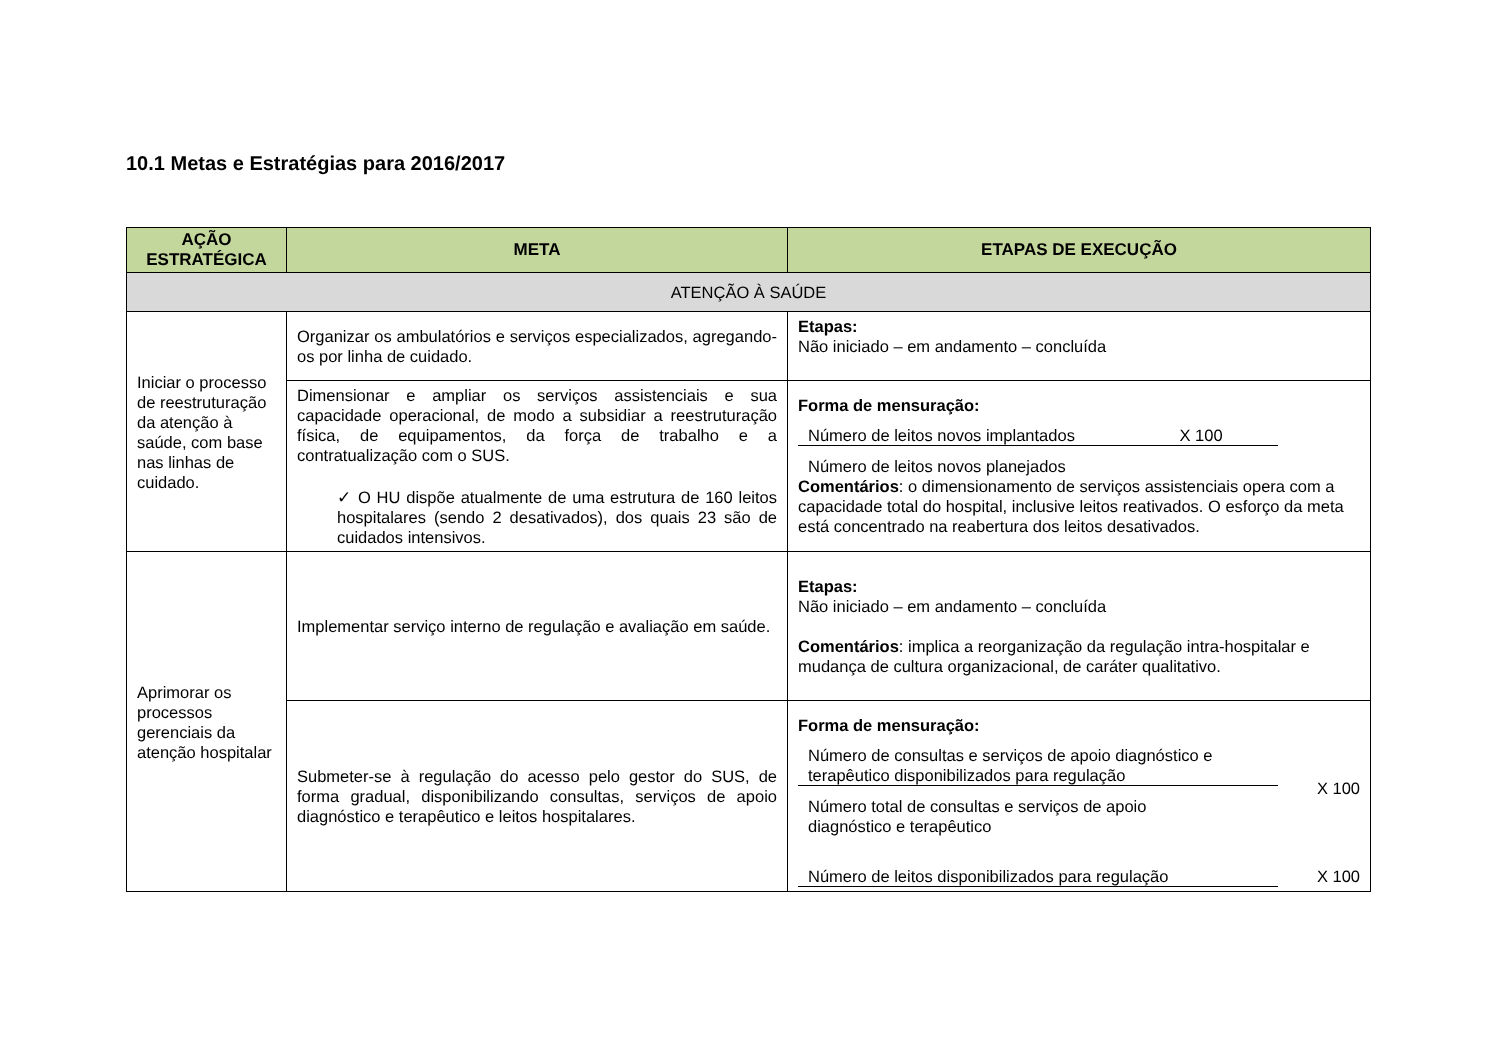10.1 Metas e Estratégias para 2016/2017
| AÇÃO ESTRATÉGICA | META | ETAPAS DE EXECUÇÃO |
| --- | --- | --- |
| ATENÇÃO À SAÚDE | | |
| Iniciar o processo de reestruturação da atenção à saúde, com base nas linhas de cuidado. | Organizar os ambulatórios e serviços especializados, agregando-os por linha de cuidado. | Etapas: Não iniciado – em andamento – concluída |
| | Dimensionar e ampliar os serviços assistenciais e sua capacidade operacional, de modo a subsidiar a reestruturação física, de equipamentos, da força de trabalho e a contratualização com o SUS. ✓ O HU dispõe atualmente de uma estrutura de 160 leitos hospitalares (sendo 2 desativados), dos quais 23 são de cuidados intensivos. | Forma de mensuração: Número de leitos novos implantados X 100 Número de leitos novos planejados Comentários : o dimensionamento de serviços assistenciais opera com a capacidade total do hospital, inclusive leitos reativados. O esforço da meta está concentrado na reabertura dos leitos desativados. |
| Aprimorar os processos gerenciais da atenção hospitalar | Implementar serviço interno de regulação e avaliação em saúde. | Etapas: Não iniciado – em andamento – concluída Comentários : implica a reorganização da regulação intra-hospitalar e mudança de cultura organizacional, de caráter qualitativo. |
| | Submeter-se à regulação do acesso pelo gestor do SUS, de forma gradual, disponibilizando consultas, serviços de apoio diagnóstico e terapêutico e leitos hospitalares. | Forma de mensuração: Número de consultas e serviços de apoio diagnóstico e terapêutico disponibilizados para regulação X 100 Número total de consultas e serviços de apoio diagnóstico e terapêutico Número de leitos disponibilizados para regulação X 100 |